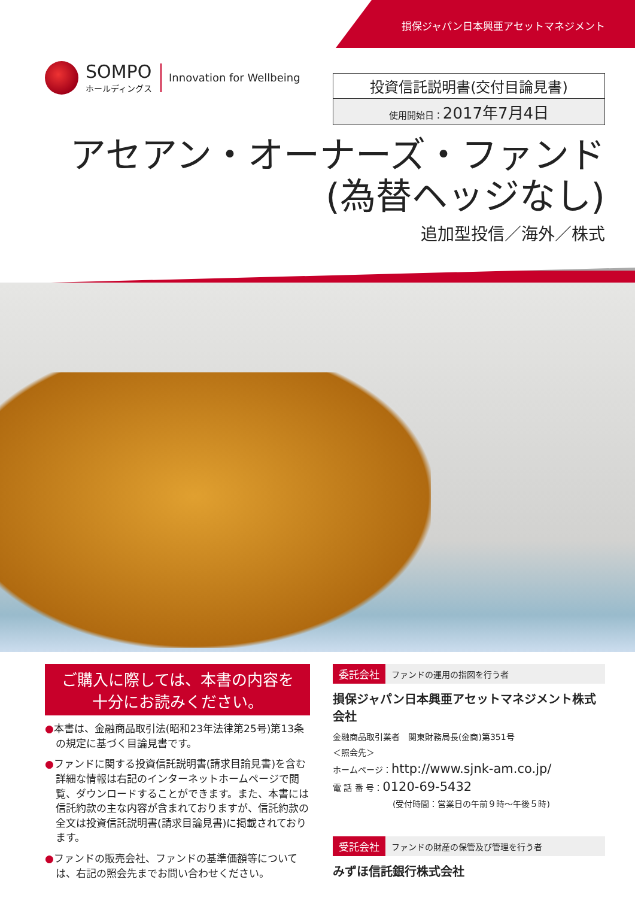SOMPO
ホールディングス
Innovation for Wellbeing
損保ジャパン日本興亜アセットマネジメント
投資信託説明書(交付目論見書)
使用開始日：2017年7月4日
アセアン・オーナーズ・ファンド
(為替ヘッジなし)
追加型投信／海外／株式
ご購入に際しては、本書の内容を
十分にお読みください。
●本書は、金融商品取引法(昭和23年法律第25号)第13条の規定に基づく目論見書です。
●ファンドに関する投資信託説明書(請求目論見書)を含む詳細な情報は右記のインターネットホームページで閲覧、ダウンロードすることができます。また、本書には信託約款の主な内容が含まれておりますが、信託約款の全文は投資信託説明書(請求目論見書)に掲載されております。
●ファンドの販売会社、ファンドの基準価額等については、右記の照会先までお問い合わせください。
委託会社 ファンドの運用の指図を行う者
損保ジャパン日本興亜アセットマネジメント株式会社
金融商品取引業者　関東財務局長(金商)第351号
＜照会先＞
ホームページ：http://www.sjnk-am.co.jp/
電 話 番 号：0120-69-5432
(受付時間：営業日の午前９時～午後５時)
受託会社 ファンドの財産の保管及び管理を行う者
みずほ信託銀行株式会社